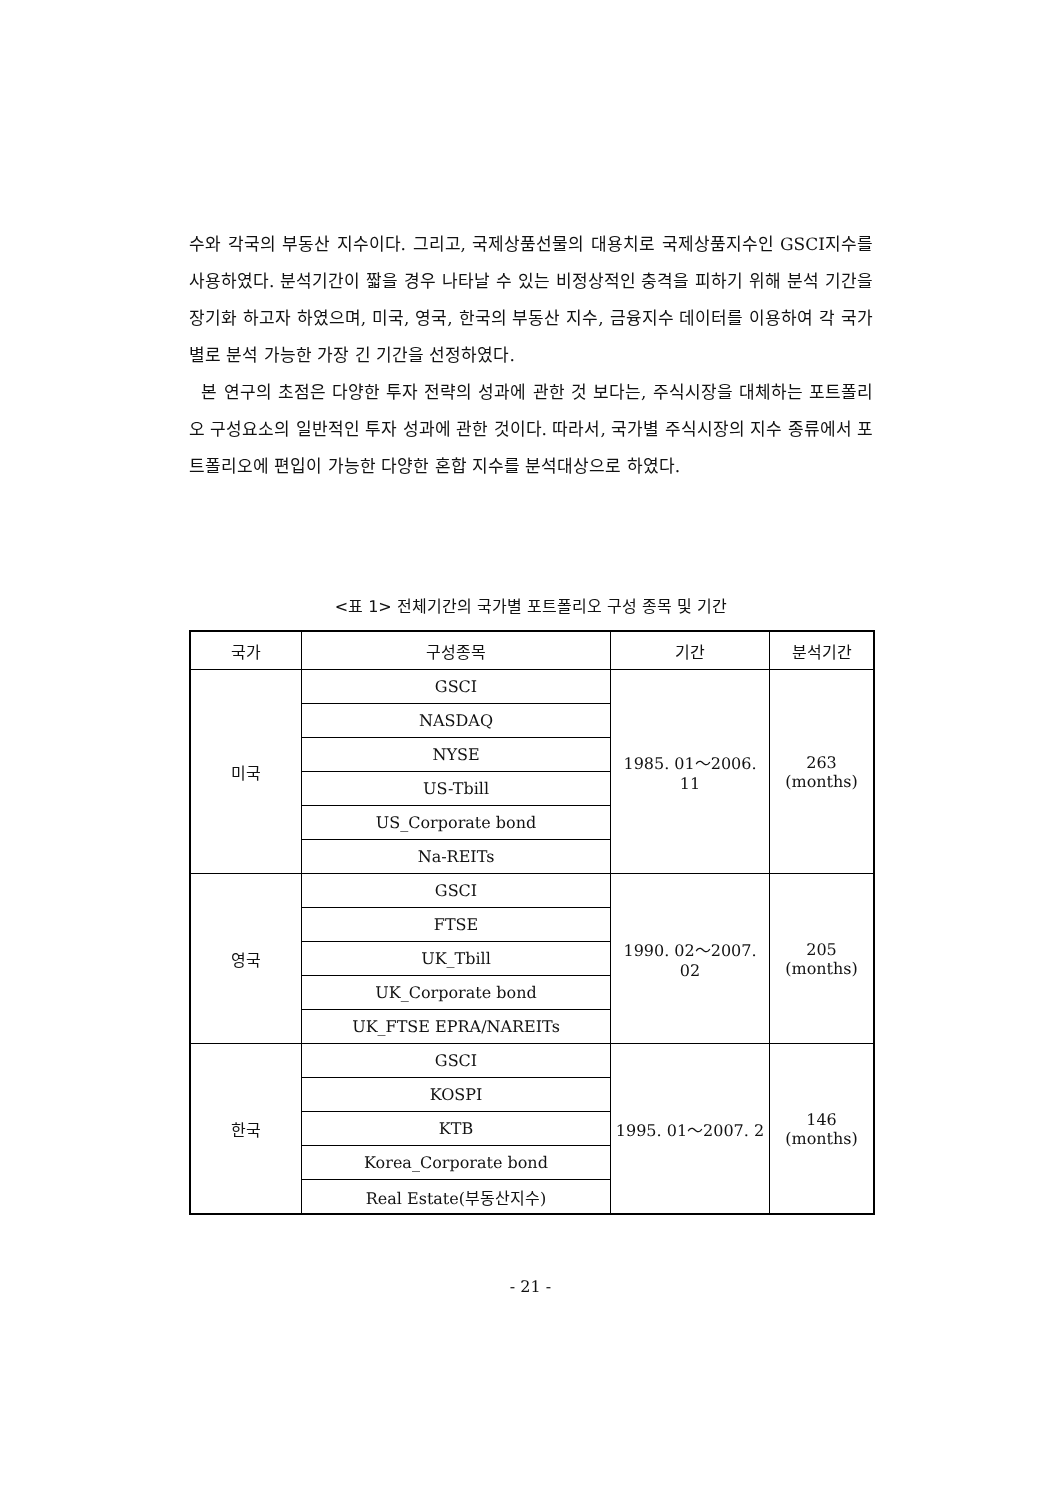수와 각국의 부동산 지수이다. 그리고, 국제상품선물의 대용치로 국제상품지수인 GSCI지수를 사용하였다. 분석기간이 짧을 경우 나타날 수 있는 비정상적인 충격을 피하기 위해 분석 기간을 장기화 하고자 하였으며, 미국, 영국, 한국의 부동산 지수, 금융지수 데이터를 이용하여 각 국가별로 분석 가능한 가장 긴 기간을 선정하였다.
본 연구의 초점은 다양한 투자 전략의 성과에 관한 것 보다는, 주식시장을 대체하는 포트폴리오 구성요소의 일반적인 투자 성과에 관한 것이다. 따라서, 국가별 주식시장의 지수 종류에서 포트폴리오에 편입이 가능한 다양한 혼합 지수를 분석대상으로 하였다.
<표 1> 전체기간의 국가별 포트폴리오 구성 종목 및 기간
| 국가 | 구성종목 | 기간 | 분석기간 |
| --- | --- | --- | --- |
| 미국 | GSCI | 1985. 01～2006. 11 | 263 (months) |
| | NASDAQ | | |
| | NYSE | | |
| | US-Tbill | | |
| | US_Corporate bond | | |
| | Na-REITs | | |
| 영국 | GSCI | 1990. 02～2007. 02 | 205 (months) |
| | FTSE | | |
| | UK_Tbill | | |
| | UK_Corporate bond | | |
| | UK_FTSE EPRA/NAREITs | | |
| 한국 | GSCI | 1995. 01～2007. 2 | 146 (months) |
| | KOSPI | | |
| | KTB | | |
| | Korea_Corporate bond | | |
| | Real Estate(부동산지수) | | |
- 21 -